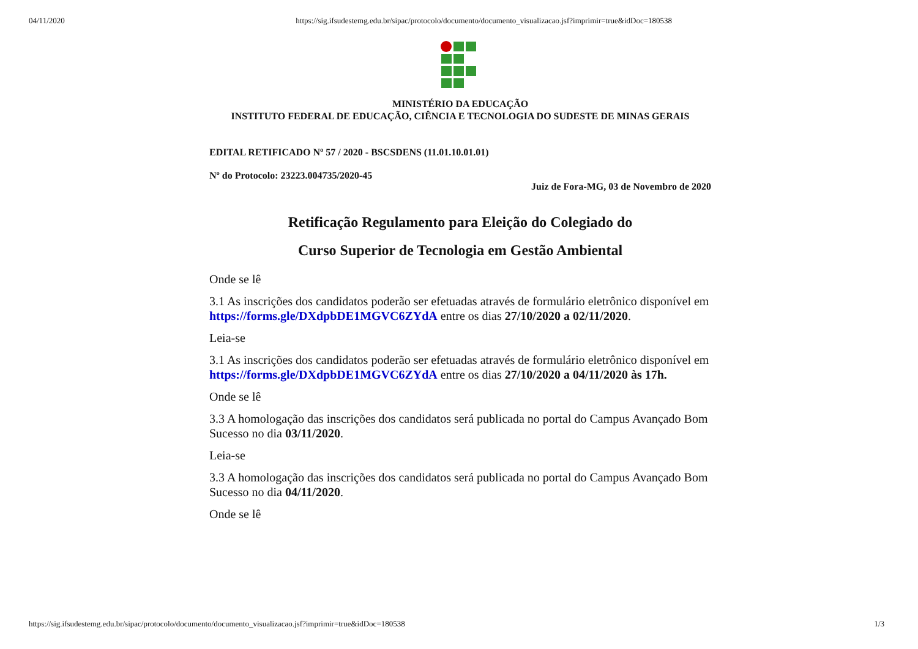04/11/2020 https://sig.ifsudestemg.edu.br/sipac/protocolo/documento/documento_visualizacao.jsf?imprimir=true&idDoc=180538
MINISTÉRIO DA EDUCAÇÃO
INSTITUTO FEDERAL DE EDUCAÇÃO, CIÊNCIA E TECNOLOGIA DO SUDESTE DE MINAS GERAIS
EDITAL RETIFICADO Nº 57 / 2020 - BSCSDENS (11.01.10.01.01)
Nº do Protocolo: 23223.004735/2020-45
Juiz de Fora-MG, 03 de Novembro de 2020
Retificação Regulamento para Eleição do Colegiado do
Curso Superior de Tecnologia em Gestão Ambiental
Onde se lê
3.1 As inscrições dos candidatos poderão ser efetuadas através de formulário eletrônico disponível em https://forms.gle/DXdpbDE1MGVC6ZYdA entre os dias 27/10/2020 a 02/11/2020.
Leia-se
3.1 As inscrições dos candidatos poderão ser efetuadas através de formulário eletrônico disponível em https://forms.gle/DXdpbDE1MGVC6ZYdA entre os dias 27/10/2020 a 04/11/2020 às 17h.
Onde se lê
3.3 A homologação das inscrições dos candidatos será publicada no portal do Campus Avançado Bom Sucesso no dia 03/11/2020.
Leia-se
3.3 A homologação das inscrições dos candidatos será publicada no portal do Campus Avançado Bom Sucesso no dia 04/11/2020.
Onde se lê
https://sig.ifsudestemg.edu.br/sipac/protocolo/documento/documento_visualizacao.jsf?imprimir=true&idDoc=180538 1/3